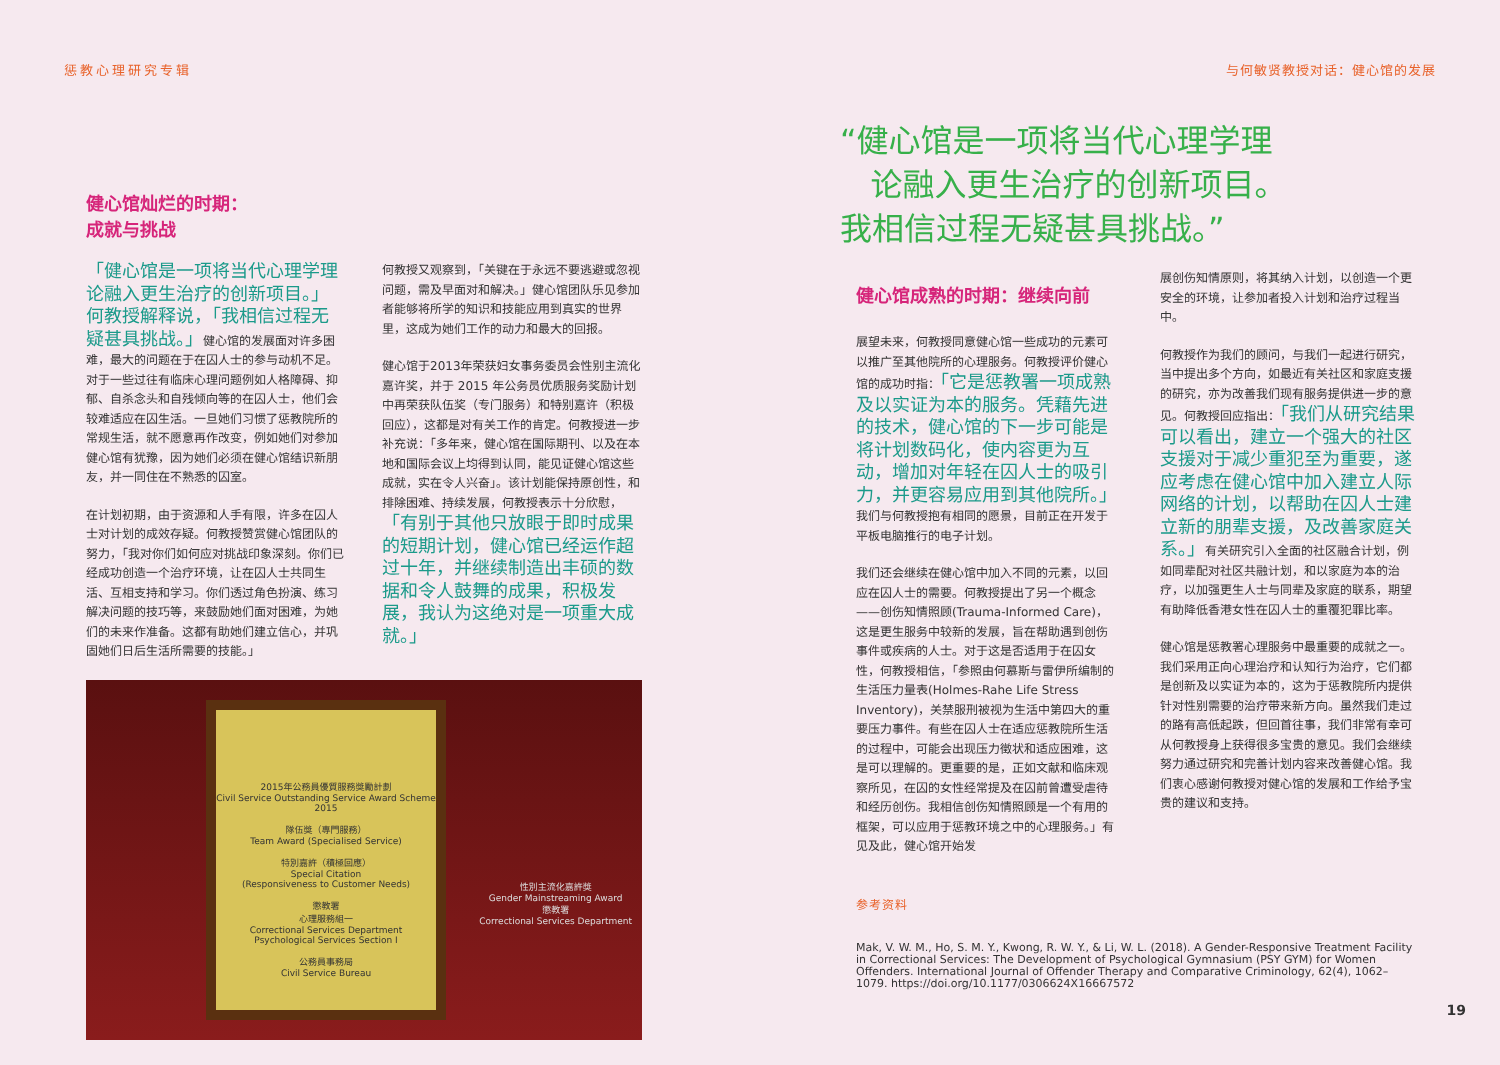惩教心理研究专辑
健心馆灿烂的时期：
成就与挑战
「健心馆是一项将当代心理学理论融入更生治疗的创新项目。」何教授解释说，「我相信过程无疑甚具挑战。」健心馆的发展面对许多困难，最大的问题在于在囚人士的参与动机不足。对于一些过往有临床心理问题例如人格障碍、抑郁、自杀念头和自残倾向等的在囚人士，他们会较难适应在囚生活。一旦她们习惯了惩教院所的常规生活，就不愿意再作改变，例如她们对参加健心馆有犹豫，因为她们必须在健心馆结识新朋友，并一同住在不熟悉的囚室。
在计划初期，由于资源和人手有限，许多在囚人士对计划的成效存疑。何教授赞赏健心馆团队的努力，「我对你们如何应对挑战印象深刻。你们已经成功创造一个治疗环境，让在囚人士共同生活、互相支持和学习。你们透过角色扮演、练习解决问题的技巧等，来鼓励她们面对困难，为她们的未来作准备。这都有助她们建立信心，并巩固她们日后生活所需要的技能。」
何教授又观察到，「关键在于永远不要逃避或忽视问题，需及早面对和解决。」健心馆团队乐见参加者能够将所学的知识和技能应用到真实的世界里，这成为她们工作的动力和最大的回报。
健心馆于2013年荣获妇女事务委员会性别主流化嘉许奖，并于 2015 年公务员优质服务奖励计划中再荣获队伍奖（专门服务）和特别嘉许（积极回应），这都是对有关工作的肯定。何教授进一步补充说：「多年来，健心馆在国际期刊、以及在本地和国际会议上均得到认同，能见证健心馆这些成就，实在令人兴奋」。该计划能保持原创性，和排除困难、持续发展，何教授表示十分欣慰，「有别于其他只放眼于即时成果的短期计划，健心馆已经运作超过十年，并继续制造出丰硕的数据和令人鼓舞的成果，积极发展，我认为这绝对是一项重大成就。」
2015年公務員優質服務獎勵計劃
Civil Service Outstanding Service Award Scheme 2015
隊伍獎（專門服務）
Team Award (Specialised Service)
特別嘉許（積極回應）
Special Citation
(Responsiveness to Customer Needs)
懲教署
心理服務組一
Correctional Services Department
Psychological Services Section I
公務員事務局
Civil Service Bureau
性別主流化嘉許獎
Gender Mainstreaming Award
懲教署
Correctional Services Department
与何敏贤教授对话：健心馆的发展
“健心馆是一项将当代心理学理
论融入更生治疗的创新项目。
我相信过程无疑甚具挑战。”
健心馆成熟的时期：继续向前
展望未来，何教授同意健心馆一些成功的元素可以推广至其他院所的心理服务。何教授评价健心馆的成功时指：「它是惩教署一项成熟及以实证为本的服务。凭藉先进的技术，健心馆的下一步可能是将计划数码化，使内容更为互动，增加对年轻在囚人士的吸引力，并更容易应用到其他院所。」我们与何教授抱有相同的愿景，目前正在开发于平板电脑推行的电子计划。
我们还会继续在健心馆中加入不同的元素，以回应在囚人士的需要。何教授提出了另一个概念——创伤知情照顾(Trauma-Informed Care)，这是更生服务中较新的发展，旨在帮助遇到创伤事件或疾病的人士。对于这是否适用于在囚女性，何教授相信，「参照由何慕斯与雷伊所编制的生活压力量表(Holmes-Rahe Life Stress Inventory)，关禁服刑被视为生活中第四大的重要压力事件。有些在囚人士在适应惩教院所生活的过程中，可能会出现压力徵状和适应困难，这是可以理解的。更重要的是，正如文献和临床观察所见，在囚的女性经常提及在囚前曾遭受虐待和经历创伤。我相信创伤知情照顾是一个有用的框架，可以应用于惩教环境之中的心理服务。」有见及此，健心馆开始发
展创伤知情原则，将其纳入计划，以创造一个更安全的环境，让参加者投入计划和治疗过程当中。
何教授作为我们的顾问，与我们一起进行研究，当中提出多个方向，如最近有关社区和家庭支援的研究，亦为改善我们现有服务提供进一步的意见。何教授回应指出：「我们从研究结果可以看出，建立一个强大的社区支援对于减少重犯至为重要，遂应考虑在健心馆中加入建立人际网络的计划，以帮助在囚人士建立新的朋辈支援，及改善家庭关系。」有关研究引入全面的社区融合计划，例如同辈配对社区共融计划，和以家庭为本的治疗，以加强更生人士与同辈及家庭的联系，期望有助降低香港女性在囚人士的重覆犯罪比率。
健心馆是惩教署心理服务中最重要的成就之一。我们采用正向心理治疗和认知行为治疗，它们都是创新及以实证为本的，这为于惩教院所内提供针对性别需要的治疗带来新方向。虽然我们走过的路有高低起跌，但回首往事，我们非常有幸可从何教授身上获得很多宝贵的意见。我们会继续努力通过研究和完善计划内容来改善健心馆。我们衷心感谢何教授对健心馆的发展和工作给予宝贵的建议和支持。
参考资料
Mak, V. W. M., Ho, S. M. Y., Kwong, R. W. Y., & Li, W. L. (2018). A Gender-Responsive Treatment Facility in Correctional Services: The Development of Psychological Gymnasium (PSY GYM) for Women Offenders. International Journal of Offender Therapy and Comparative Criminology, 62(4), 1062–1079. https://doi.org/10.1177/0306624X16667572
19